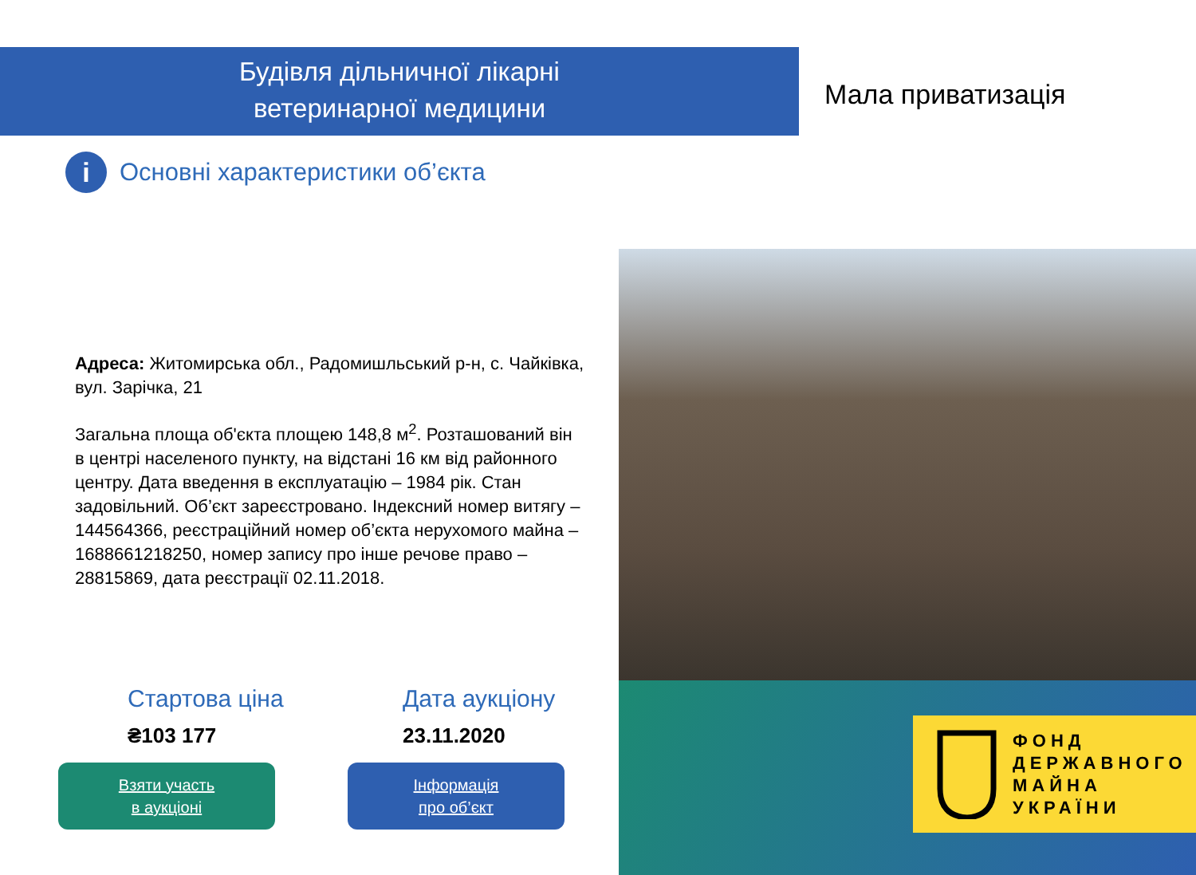Будівля дільничної лікарні
ветеринарної медицини
Мала приватизація
i Основні характеристики об’єкта
Адреса: Житомирська обл., Радомишльський р-н, с. Чайківка, вул. Зарічка, 21
Загальна площа об'єкта площею 148,8 м<sup>2</sup>. Розташований він в центрі населеного пункту, на відстані 16 км від районного центру. Дата введення в експлуатацію – 1984 рік. Стан задовільний. Об’єкт зареєстровано. Індексний номер витягу – 144564366, реєстраційний номер об’єкта нерухомого майна – 1688661218250, номер запису про інше речове право – 28815869, дата реєстрації 02.11.2018.
ФОНД
ДЕРЖАВНОГО
МАЙНА
УКРАЇНИ
Стартова ціна
₴103 177
Дата аукціону
23.11.2020
Взяти участь
в аукціоні
Інформація
про об’єкт